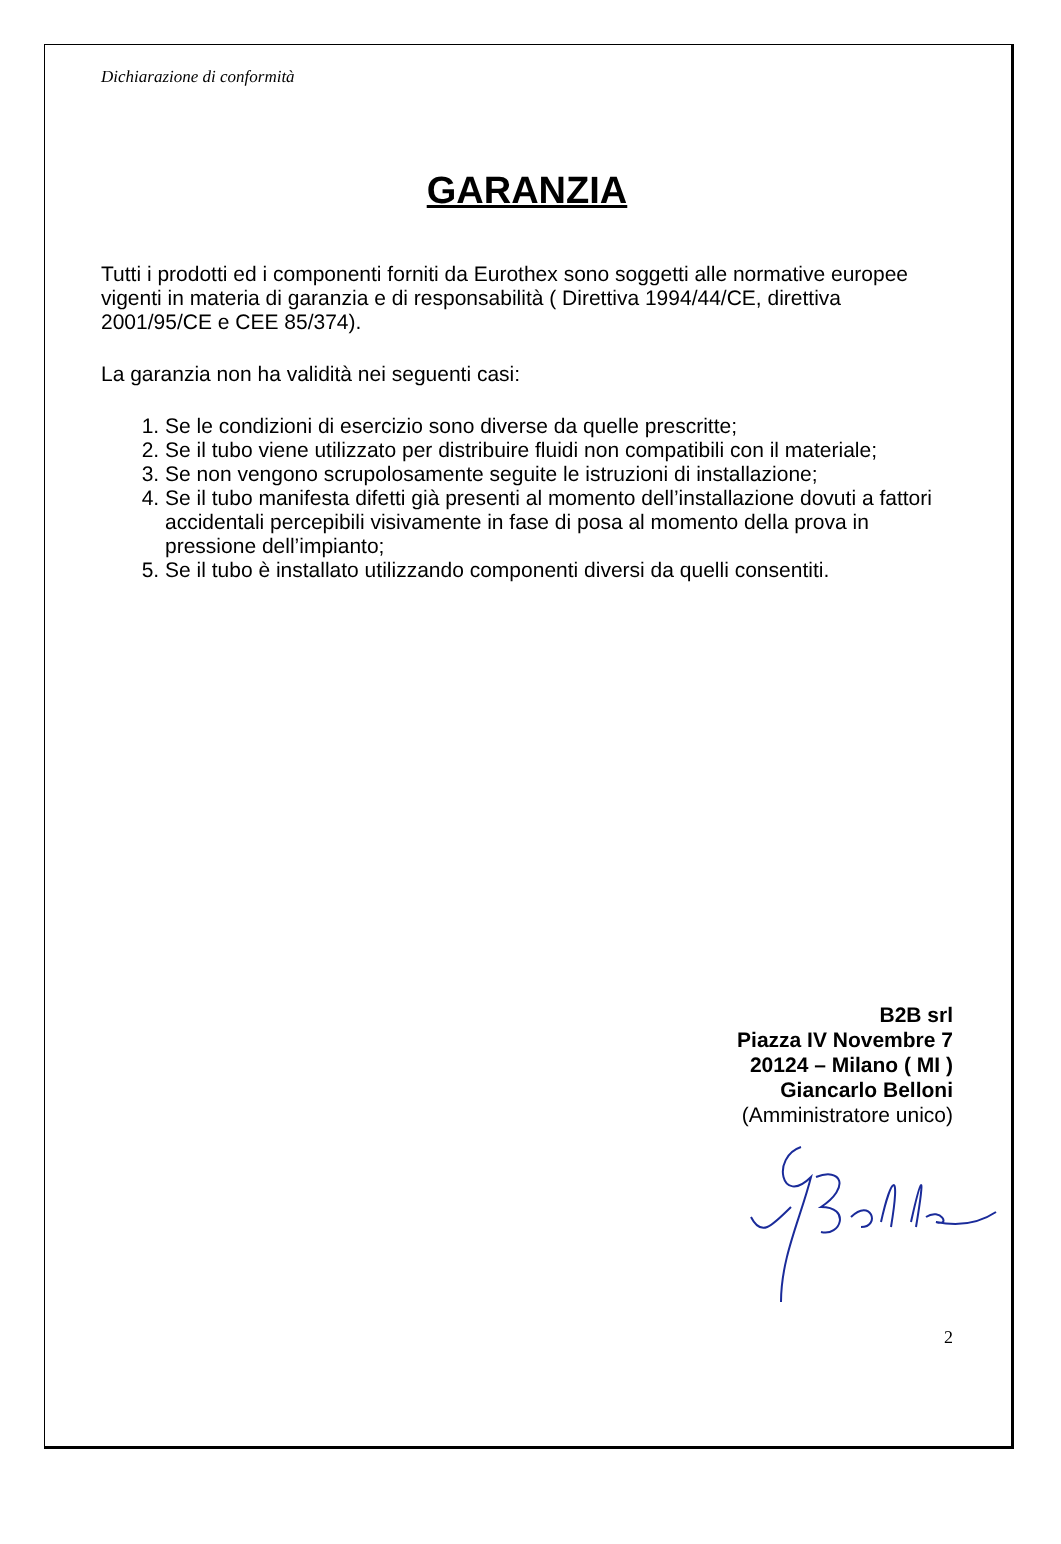Dichiarazione di conformità
GARANZIA
Tutti i prodotti ed i componenti forniti da Eurothex sono soggetti alle normative europee vigenti in materia di garanzia e di responsabilità ( Direttiva 1994/44/CE, direttiva 2001/95/CE e CEE 85/374).
La garanzia non ha validità nei seguenti casi:
1. Se le condizioni di esercizio sono diverse da quelle prescritte;
2. Se il tubo viene utilizzato per distribuire fluidi non compatibili con il materiale;
3. Se non vengono scrupolosamente seguite le istruzioni di installazione;
4. Se il tubo manifesta difetti già presenti al momento dell’installazione dovuti a fattori accidentali percepibili visivamente in fase di posa al momento della prova in pressione dell’impianto;
5. Se il tubo è installato utilizzando componenti diversi da quelli consentiti.
B2B srl
Piazza IV Novembre 7
20124 – Milano ( MI )
Giancarlo Belloni
(Amministratore unico)
2